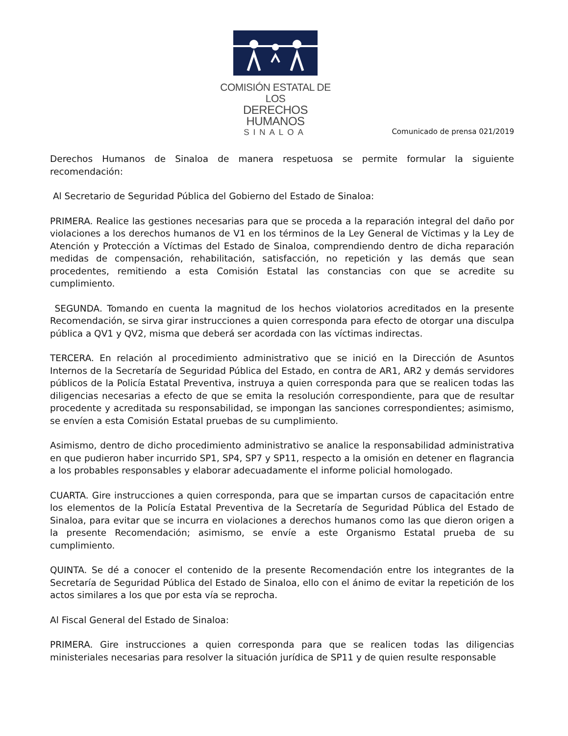COMISIÓN ESTATAL DE LOS
DERECHOS HUMANOS
SINALOA
Comunicado de prensa 021/2019
Derechos Humanos de Sinaloa de manera respetuosa se permite formular la siguiente recomendación:
Al Secretario de Seguridad Pública del Gobierno del Estado de Sinaloa:
PRIMERA. Realice las gestiones necesarias para que se proceda a la reparación integral del daño por violaciones a los derechos humanos de V1 en los términos de la Ley General de Víctimas y la Ley de Atención y Protección a Víctimas del Estado de Sinaloa, comprendiendo dentro de dicha reparación medidas de compensación, rehabilitación, satisfacción, no repetición y las demás que sean procedentes, remitiendo a esta Comisión Estatal las constancias con que se acredite su cumplimiento.
SEGUNDA. Tomando en cuenta la magnitud de los hechos violatorios acreditados en la presente Recomendación, se sirva girar instrucciones a quien corresponda para efecto de otorgar una disculpa pública a QV1 y QV2, misma que deberá ser acordada con las víctimas indirectas.
TERCERA. En relación al procedimiento administrativo que se inició en la Dirección de Asuntos Internos de la Secretaría de Seguridad Pública del Estado, en contra de AR1, AR2 y demás servidores públicos de la Policía Estatal Preventiva, instruya a quien corresponda para que se realicen todas las diligencias necesarias a efecto de que se emita la resolución correspondiente, para que de resultar procedente y acreditada su responsabilidad, se impongan las sanciones correspondientes; asimismo, se envíen a esta Comisión Estatal pruebas de su cumplimiento.
Asimismo, dentro de dicho procedimiento administrativo se analice la responsabilidad administrativa en que pudieron haber incurrido SP1, SP4, SP7 y SP11, respecto a la omisión en detener en flagrancia a los probables responsables y elaborar adecuadamente el informe policial homologado.
CUARTA. Gire instrucciones a quien corresponda, para que se impartan cursos de capacitación entre los elementos de la Policía Estatal Preventiva de la Secretaría de Seguridad Pública del Estado de Sinaloa, para evitar que se incurra en violaciones a derechos humanos como las que dieron origen a la presente Recomendación; asimismo, se envíe a este Organismo Estatal prueba de su cumplimiento.
QUINTA. Se dé a conocer el contenido de la presente Recomendación entre los integrantes de la Secretaría de Seguridad Pública del Estado de Sinaloa, ello con el ánimo de evitar la repetición de los actos similares a los que por esta vía se reprocha.
Al Fiscal General del Estado de Sinaloa:
PRIMERA. Gire instrucciones a quien corresponda para que se realicen todas las diligencias ministeriales necesarias para resolver la situación jurídica de SP11 y de quien resulte responsable